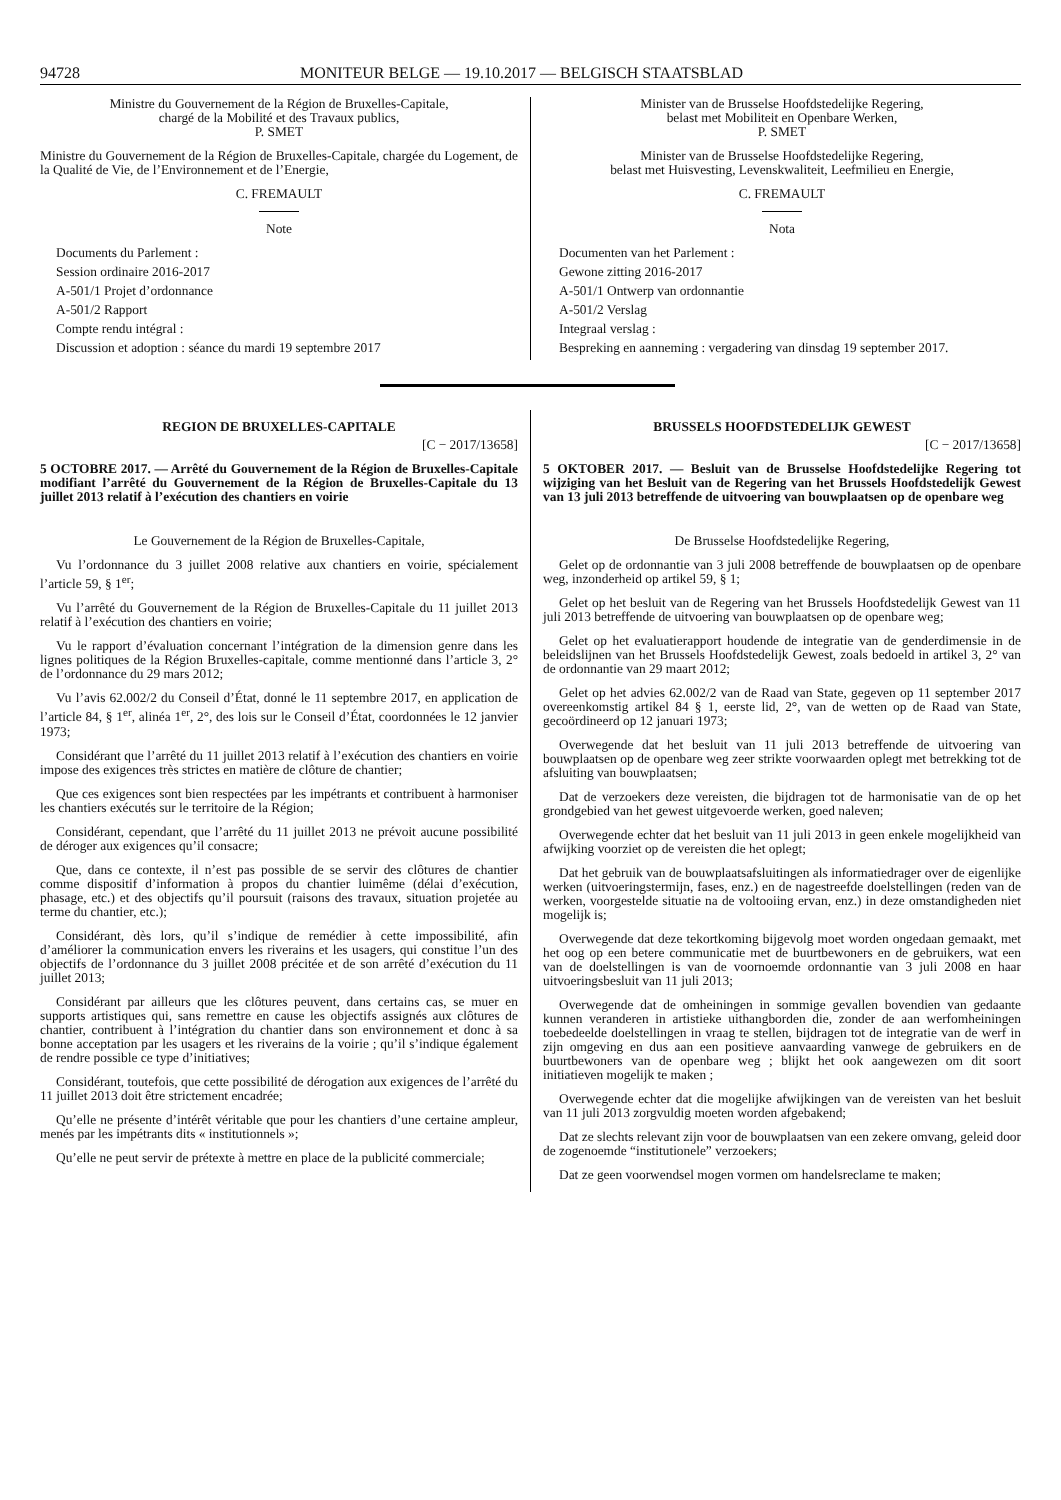94728 MONITEUR BELGE — 19.10.2017 — BELGISCH STAATSBLAD
Ministre du Gouvernement de la Région de Bruxelles-Capitale,
chargé de la Mobilité et des Travaux publics,
P. SMET
Ministre du Gouvernement de la Région de Bruxelles-Capitale, chargée du Logement, de la Qualité de Vie, de l’Environnement et de l’Energie,
C. FREMAULT
Note
Documents du Parlement :
Session ordinaire 2016-2017
A-501/1 Projet d’ordonnance
A-501/2 Rapport
Compte rendu intégral :
Discussion et adoption : séance du mardi 19 septembre 2017
Minister van de Brusselse Hoofdstedelijke Regering,
belast met Mobiliteit en Openbare Werken,
P. SMET
Minister van de Brusselse Hoofdstedelijke Regering,
belast met Huisvesting, Levenskwaliteit, Leefmilieu en Energie,
C. FREMAULT
Nota
Documenten van het Parlement :
Gewone zitting 2016-2017
A-501/1 Ontwerp van ordonnantie
A-501/2 Verslag
Integraal verslag :
Bespreking en aanneming : vergadering van dinsdag 19 september 2017.
REGION DE BRUXELLES-CAPITALE
[C − 2017/13658]
5 OCTOBRE 2017. — Arrêté du Gouvernement de la Région de Bruxelles-Capitale modifiant l’arrêté du Gouvernement de la Région de Bruxelles-Capitale du 13 juillet 2013 relatif à l’exécution des chantiers en voirie
Le Gouvernement de la Région de Bruxelles-Capitale,
Vu l’ordonnance du 3 juillet 2008 relative aux chantiers en voirie, spécialement l’article 59, § 1<sup>er</sup>;
Vu l’arrêté du Gouvernement de la Région de Bruxelles-Capitale du 11 juillet 2013 relatif à l’exécution des chantiers en voirie;
Vu le rapport d’évaluation concernant l’intégration de la dimension genre dans les lignes politiques de la Région Bruxelles-capitale, comme mentionné dans l’article 3, 2° de l’ordonnance du 29 mars 2012;
Vu l’avis 62.002/2 du Conseil d’État, donné le 11 septembre 2017, en application de l’article 84, § 1<sup>er</sup>, alinéa 1<sup>er</sup>, 2°, des lois sur le Conseil d’État, coordonnées le 12 janvier 1973;
Considérant que l’arrêté du 11 juillet 2013 relatif à l’exécution des chantiers en voirie impose des exigences très strictes en matière de clôture de chantier;
Que ces exigences sont bien respectées par les impétrants et contribuent à harmoniser les chantiers exécutés sur le territoire de la Région;
Considérant, cependant, que l’arrêté du 11 juillet 2013 ne prévoit aucune possibilité de déroger aux exigences qu’il consacre;
Que, dans ce contexte, il n’est pas possible de se servir des clôtures de chantier comme dispositif d’information à propos du chantier luimême (délai d’exécution, phasage, etc.) et des objectifs qu’il poursuit (raisons des travaux, situation projetée au terme du chantier, etc.);
Considérant, dès lors, qu’il s’indique de remédier à cette impossibilité, afin d’améliorer la communication envers les riverains et les usagers, qui constitue l’un des objectifs de l’ordonnance du 3 juillet 2008 précitée et de son arrêté d’exécution du 11 juillet 2013;
Considérant par ailleurs que les clôtures peuvent, dans certains cas, se muer en supports artistiques qui, sans remettre en cause les objectifs assignés aux clôtures de chantier, contribuent à l’intégration du chantier dans son environnement et donc à sa bonne acceptation par les usagers et les riverains de la voirie ; qu’il s’indique également de rendre possible ce type d’initiatives;
Considérant, toutefois, que cette possibilité de dérogation aux exigences de l’arrêté du 11 juillet 2013 doit être strictement encadrée;
Qu’elle ne présente d’intérêt véritable que pour les chantiers d’une certaine ampleur, menés par les impétrants dits « institutionnels »;
Qu’elle ne peut servir de prétexte à mettre en place de la publicité commerciale;
BRUSSELS HOOFDSTEDELIJK GEWEST
[C − 2017/13658]
5 OKTOBER 2017. — Besluit van de Brusselse Hoofdstedelijke Regering tot wijziging van het Besluit van de Regering van het Brussels Hoofdstedelijk Gewest van 13 juli 2013 betreffende de uitvoering van bouwplaatsen op de openbare weg
De Brusselse Hoofdstedelijke Regering,
Gelet op de ordonnantie van 3 juli 2008 betreffende de bouwplaatsen op de openbare weg, inzonderheid op artikel 59, § 1;
Gelet op het besluit van de Regering van het Brussels Hoofdstedelijk Gewest van 11 juli 2013 betreffende de uitvoering van bouwplaatsen op de openbare weg;
Gelet op het evaluatierapport houdende de integratie van de genderdimensie in de beleidslijnen van het Brussels Hoofdstedelijk Gewest, zoals bedoeld in artikel 3, 2° van de ordonnantie van 29 maart 2012;
Gelet op het advies 62.002/2 van de Raad van State, gegeven op 11 september 2017 overeenkomstig artikel 84 § 1, eerste lid, 2°, van de wetten op de Raad van State, gecoördineerd op 12 januari 1973;
Overwegende dat het besluit van 11 juli 2013 betreffende de uitvoering van bouwplaatsen op de openbare weg zeer strikte voorwaarden oplegt met betrekking tot de afsluiting van bouwplaatsen;
Dat de verzoekers deze vereisten, die bijdragen tot de harmonisatie van de op het grondgebied van het gewest uitgevoerde werken, goed naleven;
Overwegende echter dat het besluit van 11 juli 2013 in geen enkele mogelijkheid van afwijking voorziet op de vereisten die het oplegt;
Dat het gebruik van de bouwplaatsafsluitingen als informatiedrager over de eigenlijke werken (uitvoeringstermijn, fases, enz.) en de nagestreefde doelstellingen (reden van de werken, voorgestelde situatie na de voltooiing ervan, enz.) in deze omstandigheden niet mogelijk is;
Overwegende dat deze tekortkoming bijgevolg moet worden ongedaan gemaakt, met het oog op een betere communicatie met de buurtbewoners en de gebruikers, wat een van de doelstellingen is van de voornoemde ordonnantie van 3 juli 2008 en haar uitvoeringsbesluit van 11 juli 2013;
Overwegende dat de omheiningen in sommige gevallen bovendien van gedaante kunnen veranderen in artistieke uithangborden die, zonder de aan werfomheiningen toebedeelde doelstellingen in vraag te stellen, bijdragen tot de integratie van de werf in zijn omgeving en dus aan een positieve aanvaarding vanwege de gebruikers en de buurtbewoners van de openbare weg ; blijkt het ook aangewezen om dit soort initiatieven mogelijk te maken ;
Overwegende echter dat die mogelijke afwijkingen van de vereisten van het besluit van 11 juli 2013 zorgvuldig moeten worden afgebakend;
Dat ze slechts relevant zijn voor de bouwplaatsen van een zekere omvang, geleid door de zogenoemde “institutionele” verzoekers;
Dat ze geen voorwendsel mogen vormen om handelsreclame te maken;